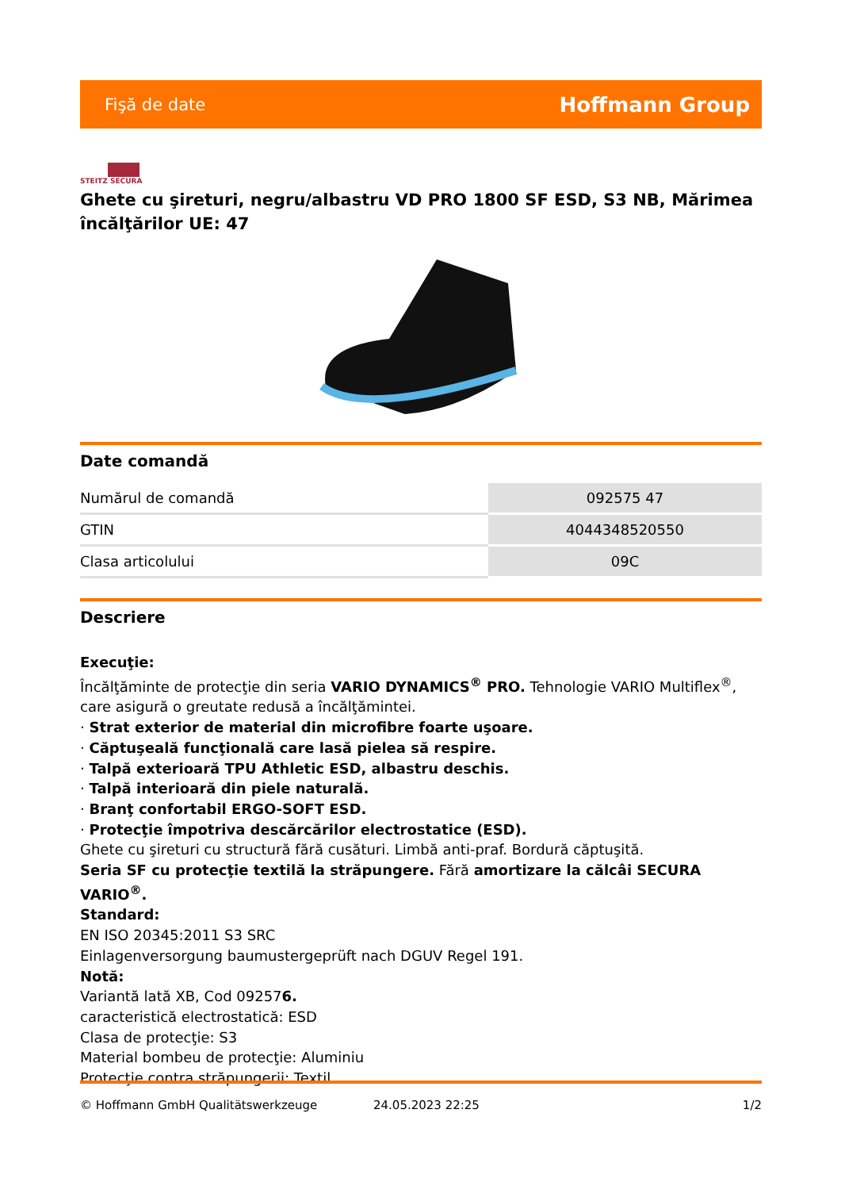Fişă de date Hoffmann Group
STEITZ SECURA
Ghete cu şireturi, negru/albastru VD PRO 1800 SF ESD, S3 NB, Mărimea încălţărilor UE: 47
Date comandă
| Numărul de comandă | 092575 47 |
| GTIN | 4044348520550 |
| Clasa articolului | 09C |
Descriere
Execuţie:
Încălţăminte de protecţie din seria VARIO DYNAMICS<sup>®</sup> PRO. Tehnologie VARIO Multiflex<sup>®</sup>, care asigură o greutate redusă a încălţămintei.
· Strat exterior de material din microfibre foarte uşoare.
· Căptuşeală funcţională care lasă pielea să respire.
· Talpă exterioară TPU Athletic ESD, albastru deschis.
· Talpă interioară din piele naturală.
· Branţ confortabil ERGO-SOFT ESD.
· Protecţie împotriva descărcărilor electrostatice (ESD).
Ghete cu şireturi cu structură fără cusături. Limbă anti-praf. Bordură căptuşită.
Seria SF cu protecţie textilă la străpungere. Fără amortizare la călcâi SECURA VARIO<sup>®</sup>.
Standard:
EN ISO 20345:2011 S3 SRC
Einlagenversorgung baumustergeprüft nach DGUV Regel 191.
Notă:
Variantă lată XB, Cod 092576.
caracteristică electrostatică: ESD
Clasa de protecţie: S3
Material bombeu de protecţie: Aluminiu
Protecţie contra străpungerii: Textil
© Hoffmann GmbH Qualitätswerkzeuge 24.05.2023 22:25 1/2